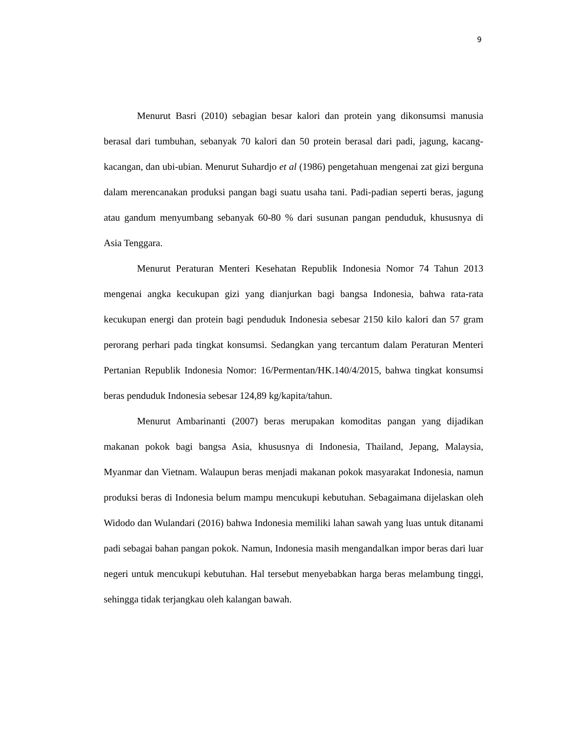9
Menurut Basri (2010) sebagian besar kalori dan protein yang dikonsumsi manusia berasal dari tumbuhan, sebanyak 70 kalori dan 50 protein berasal dari padi, jagung, kacang-kacangan, dan ubi-ubian. Menurut Suhardjo et al (1986) pengetahuan mengenai zat gizi berguna dalam merencanakan produksi pangan bagi suatu usaha tani. Padi-padian seperti beras, jagung atau gandum menyumbang sebanyak 60-80 % dari susunan pangan penduduk, khususnya di Asia Tenggara.
Menurut Peraturan Menteri Kesehatan Republik Indonesia Nomor 74 Tahun 2013 mengenai angka kecukupan gizi yang dianjurkan bagi bangsa Indonesia, bahwa rata-rata kecukupan energi dan protein bagi penduduk Indonesia sebesar 2150 kilo kalori dan 57 gram perorang perhari pada tingkat konsumsi. Sedangkan yang tercantum dalam Peraturan Menteri Pertanian Republik Indonesia Nomor: 16/Permentan/HK.140/4/2015, bahwa tingkat konsumsi beras penduduk Indonesia sebesar 124,89 kg/kapita/tahun.
Menurut Ambarinanti (2007) beras merupakan komoditas pangan yang dijadikan makanan pokok bagi bangsa Asia, khususnya di Indonesia, Thailand, Jepang, Malaysia, Myanmar dan Vietnam. Walaupun beras menjadi makanan pokok masyarakat Indonesia, namun produksi beras di Indonesia belum mampu mencukupi kebutuhan. Sebagaimana dijelaskan oleh Widodo dan Wulandari (2016) bahwa Indonesia memiliki lahan sawah yang luas untuk ditanami padi sebagai bahan pangan pokok. Namun, Indonesia masih mengandalkan impor beras dari luar negeri untuk mencukupi kebutuhan. Hal tersebut menyebabkan harga beras melambung tinggi, sehingga tidak terjangkau oleh kalangan bawah.